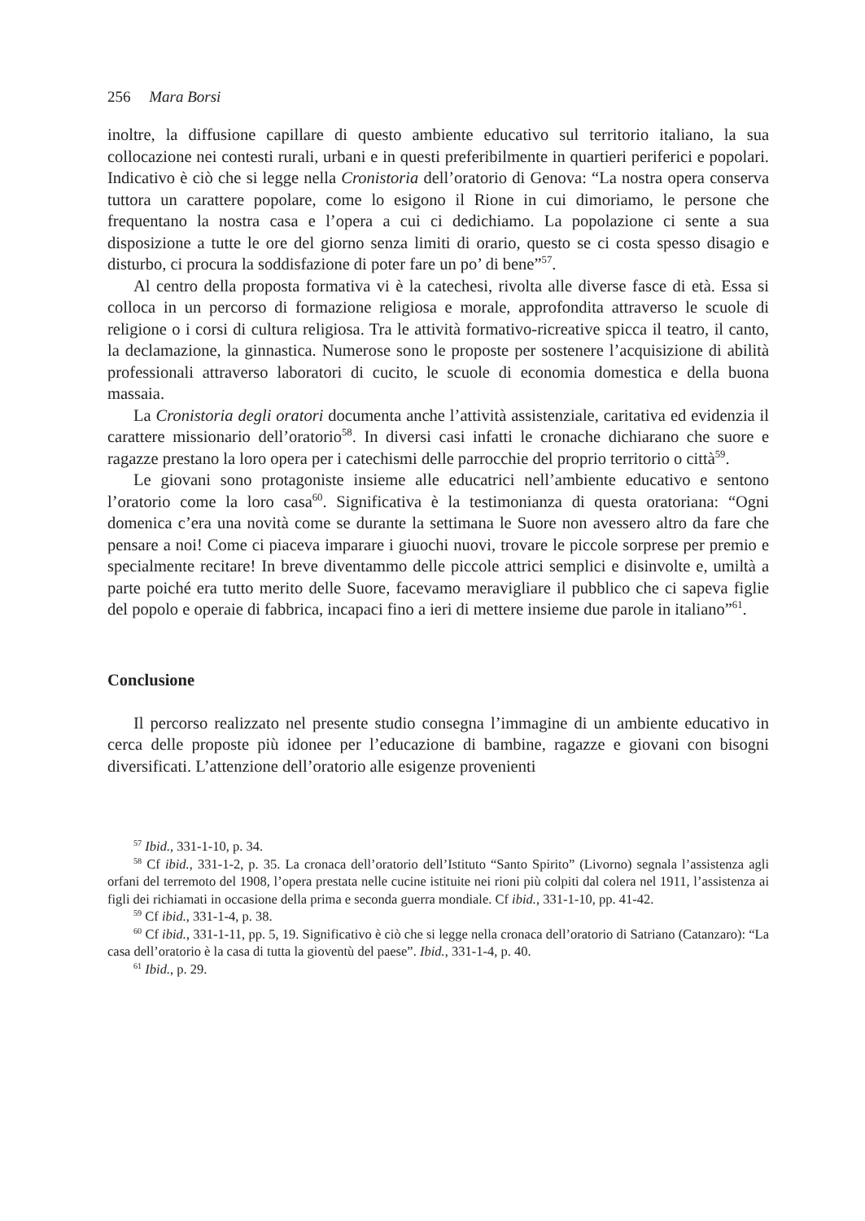256 Mara Borsi
inoltre, la diffusione capillare di questo ambiente educativo sul territorio italiano, la sua collocazione nei contesti rurali, urbani e in questi preferibilmente in quartieri periferici e popolari. Indicativo è ciò che si legge nella Cronistoria dell’oratorio di Genova: “La nostra opera conserva tuttora un carattere popolare, come lo esigono il Rione in cui dimoriamo, le persone che frequentano la nostra casa e l’opera a cui ci dedichiamo. La popolazione ci sente a sua disposizione a tutte le ore del giorno senza limiti di orario, questo se ci costa spesso disagio e disturbo, ci procura la soddisfazione di poter fare un po’ di bene”<sup>57</sup>.
Al centro della proposta formativa vi è la catechesi, rivolta alle diverse fasce di età. Essa si colloca in un percorso di formazione religiosa e morale, approfondita attraverso le scuole di religione o i corsi di cultura religiosa. Tra le attività formativo-ricreative spicca il teatro, il canto, la declamazione, la ginnastica. Numerose sono le proposte per sostenere l’acquisizione di abilità professionali attraverso laboratori di cucito, le scuole di economia domestica e della buona massaia.
La Cronistoria degli oratori documenta anche l’attività assistenziale, caritativa ed evidenzia il carattere missionario dell’oratorio<sup>58</sup>. In diversi casi infatti le cronache dichiarano che suore e ragazze prestano la loro opera per i catechismi delle parrocchie del proprio territorio o città<sup>59</sup>.
Le giovani sono protagoniste insieme alle educatrici nell’ambiente educativo e sentono l’oratorio come la loro casa<sup>60</sup>. Significativa è la testimonianza di questa oratoriana: “Ogni domenica c’era una novità come se durante la settimana le Suore non avessero altro da fare che pensare a noi! Come ci piaceva imparare i giuochi nuovi, trovare le piccole sorprese per premio e specialmente recitare! In breve diventammo delle piccole attrici semplici e disinvolte e, umiltà a parte poiché era tutto merito delle Suore, facevamo meravigliare il pubblico che ci sapeva figlie del popolo e operaie di fabbrica, incapaci fino a ieri di mettere insieme due parole in italiano”<sup>61</sup>.
Conclusione
Il percorso realizzato nel presente studio consegna l’immagine di un ambiente educativo in cerca delle proposte più idonee per l’educazione di bambine, ragazze e giovani con bisogni diversificati. L’attenzione dell’oratorio alle esigenze provenienti
<sup>57</sup> Ibid., 331-1-10, p. 34.
<sup>58</sup> Cf ibid., 331-1-2, p. 35. La cronaca dell’oratorio dell’Istituto “Santo Spirito” (Livorno) segnala l’assistenza agli orfani del terremoto del 1908, l’opera prestata nelle cucine istituite nei rioni più colpiti dal colera nel 1911, l’assistenza ai figli dei richiamati in occasione della prima e seconda guerra mondiale. Cf ibid., 331-1-10, pp. 41-42.
<sup>59</sup> Cf ibid., 331-1-4, p. 38.
<sup>60</sup> Cf ibid., 331-1-11, pp. 5, 19. Significativo è ciò che si legge nella cronaca dell’oratorio di Satriano (Catanzaro): “La casa dell’oratorio è la casa di tutta la gioventù del paese”. Ibid., 331-1-4, p. 40.
<sup>61</sup> Ibid., p. 29.